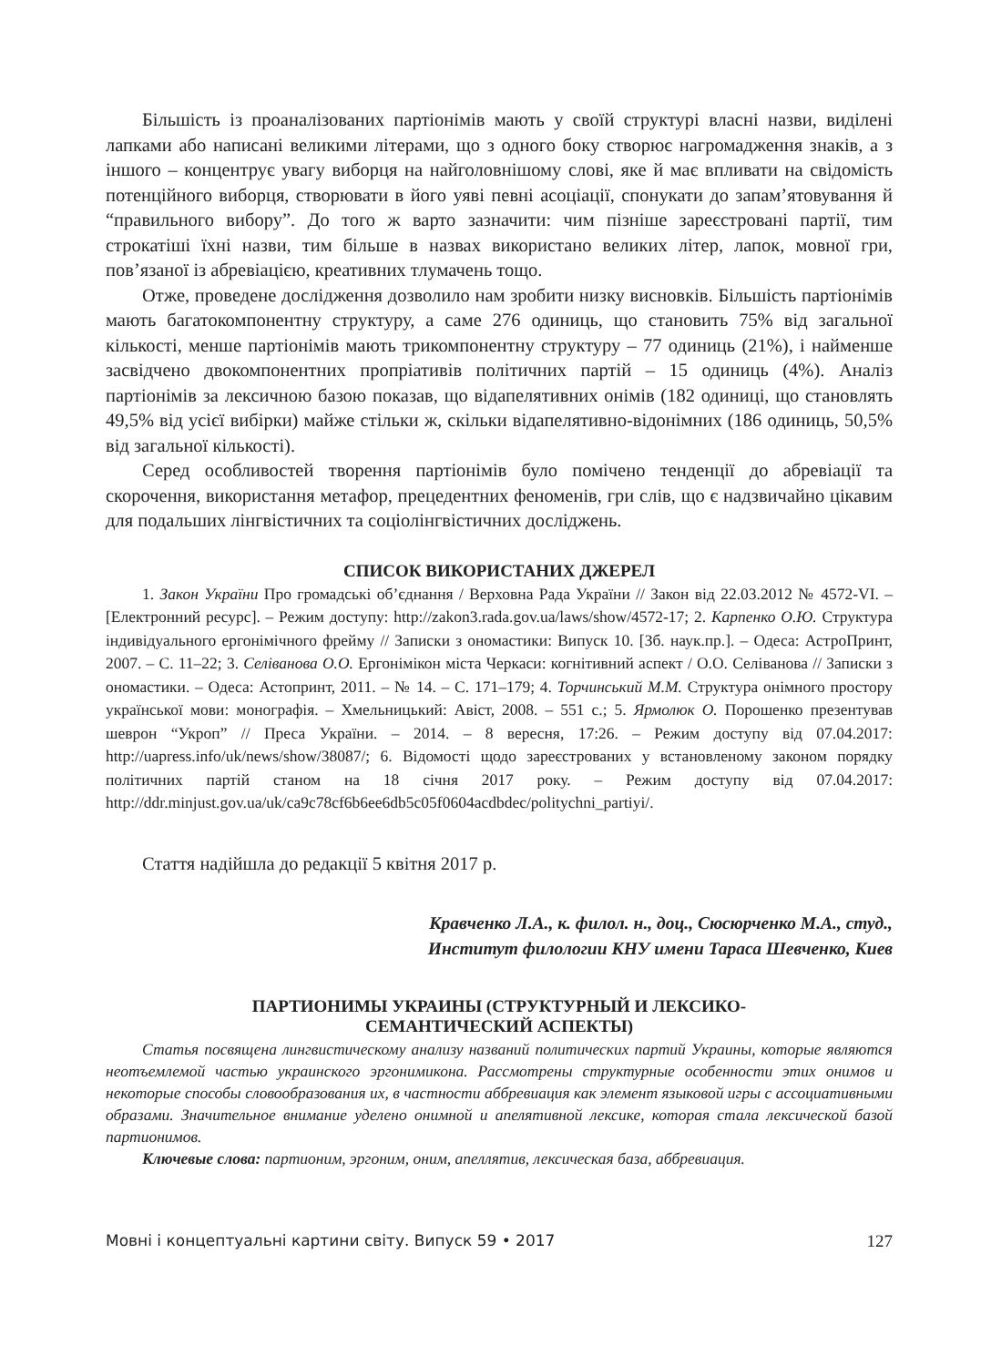Більшість із проаналізованих партіонімів мають у своїй структурі власні назви, виділені лапками або написані великими літерами, що з одного боку створює нагромадження знаків, а з іншого – концентрує увагу виборця на найголовнішому слові, яке й має впливати на свідомість потенційного виборця, створювати в його уяві певні асоціації, спонукати до запам’ятовування й “правильного вибору”. До того ж варто зазначити: чим пізніше зареєстровані партії, тим строкатіші їхні назви, тим більше в назвах використано великих літер, лапок, мовної гри, пов’язаної із абревіацією, креативних тлумачень тощо.
Отже, проведене дослідження дозволило нам зробити низку висновків. Більшість партіонімів мають багатокомпонентну структуру, а саме 276 одиниць, що становить 75% від загальної кількості, менше партіонімів мають трикомпонентну структуру – 77 одиниць (21%), і найменше засвідчено двокомпонентних пропріативів політичних партій – 15 одиниць (4%). Аналіз партіонімів за лексичною базою показав, що відапелятивних онімів (182 одиниці, що становлять 49,5% від усієї вибірки) майже стільки ж, скільки відапелятивно-відонімних (186 одиниць, 50,5% від загальної кількості).
Серед особливостей творення партіонімів було помічено тенденції до абревіації та скорочення, використання метафор, прецедентних феноменів, гри слів, що є надзвичайно цікавим для подальших лінгвістичних та соціолінгвістичних досліджень.
СПИСОК ВИКОРИСТАНИХ ДЖЕРЕЛ
1. Закон України Про громадські об’єднання / Верховна Рада України // Закон від 22.03.2012 № 4572-VI. – [Електронний ресурс]. – Режим доступу: http://zakon3.rada.gov.ua/laws/show/4572-17; 2. Карпенко О.Ю. Структура індивідуального ергонімічного фрейму // Записки з ономастики: Випуск 10. [Зб. наук.пр.]. – Одеса: АстроПринт, 2007. – С. 11–22; 3. Селіванова О.О. Ергонімікон міста Черкаси: когнітивний аспект / О.О. Селіванова // Записки з ономастики. – Одеса: Астопринт, 2011. – № 14. – С. 171–179; 4. Торчинський М.М. Структура онімного простору української мови: монографія. – Хмельницький: Авіст, 2008. – 551 с.; 5. Ярмолюк О. Порошенко презентував шеврон “Укроп” // Преса України. – 2014. – 8 вересня, 17:26. – Режим доступу від 07.04.2017: http://uapress.info/uk/news/show/38087/; 6. Відомості щодо зареєстрованих у встановленому законом порядку політичних партій станом на 18 січня 2017 року. – Режим доступу від 07.04.2017: http://ddr.minjust.gov.ua/uk/ca9c78cf6b6ee6db5c05f0604acdbdec/politychni_partiyi/.
Стаття надійшла до редакції 5 квітня 2017 р.
Кравченко Л.А., к. филол. н., доц., Сюсюрченко М.А., студ.,
Институт филологии КНУ имени Тараса Шевченко, Киев
ПАРТИОНИМЫ УКРАИНЫ (СТРУКТУРНЫЙ И ЛЕКСИКО-
СЕМАНТИЧЕСКИЙ АСПЕКТЫ)
Статья посвящена лингвистическому анализу названий политических партий Украины, которые являются неотъемлемой частью украинского эргонимикона. Рассмотрены структурные особенности этих онимов и некоторые способы словообразования их, в частности аббревиация как элемент языковой игры с ассоциативными образами. Значительное внимание уделено онимной и апелятивной лексике, которая стала лексической базой партионимов.
Ключевые слова: партионим, эргоним, оним, апеллятив, лексическая база, аббревиация.
Мовні і концептуальні картини світу. Випуск 59 • 2017 127